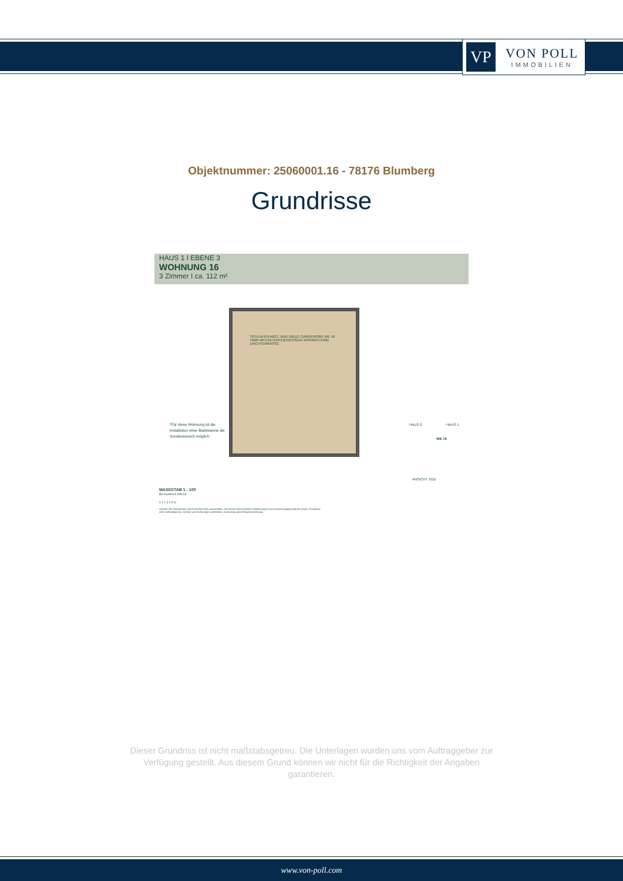VP
VON POLL
IMMOBILIEN
Objektnummer: 25060001.16 - 78176 Blumberg
Grundrisse
HAUS 1 I EBENE 3
WOHNUNG 16
3 Zimmer I ca. 112 m²
SCHLAFEN ABST. BAD DIELE/ GARDEROBE WE 16 HWR WC+DU KOCHEN/ESSEN/ WOHNEN KIND DACHTERRASSE
*Für diese Wohnung ist die Installation einer Badewanne als Sonderwunsch möglich.
HAUS 2 HAUS 1
WE 16
ANSICHT SÜD
MASSSTAB 1 : 100
Bei Ausdruck DIN A3
0 1 2 3 4 5 m
Hinweis: Alle Illustrationen und Grundrisse sind unverbindlich. Sie können nicht enthaltene Möblierungen und Ausstattungsgegenstände zeigen. Grundrisse nicht maßstabsgetreu. Irrtümer und Änderungen vorbehalten. Ausstattung gemäß Baubeschreibung.
Dieser Grundriss ist nicht maßstabsgetreu. Die Unterlagen wurden uns vom Auftraggeber zur
Verfügung gestellt. Aus diesem Grund können wir nicht für die Richtigkeit der Angaben
garantieren.
www.von-poll.com